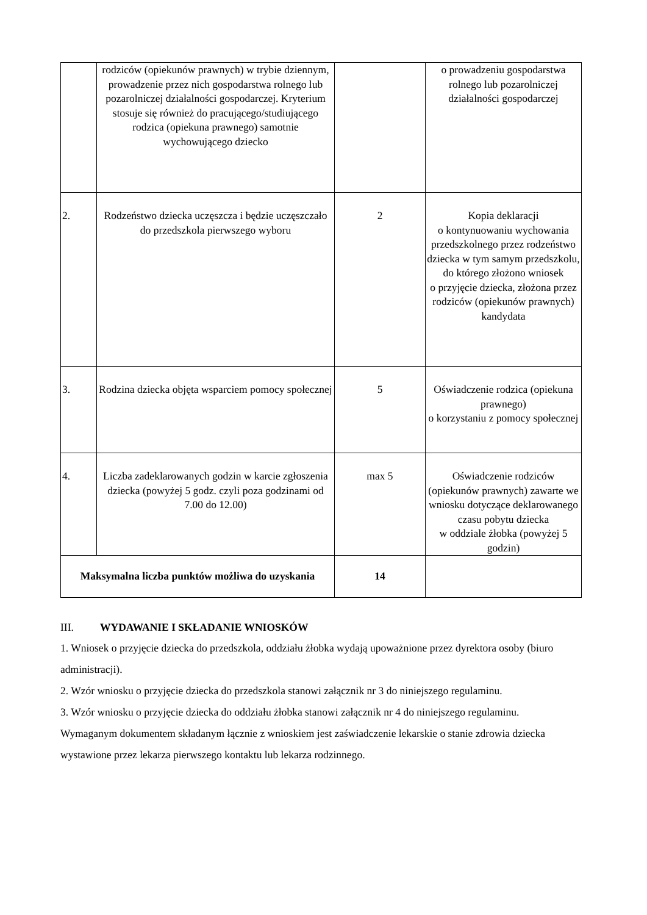| | rodziców (opiekunów prawnych) w trybie dziennym, prowadzenie przez nich gospodarstwa rolnego lub pozarolniczej działalności gospodarczej. Kryterium stosuje się również do pracującego/studiującego rodzica (opiekuna prawnego) samotnie wychowującego dziecko | | o prowadzeniu gospodarstwa rolnego lub pozarolniczej działalności gospodarczej |
| 2. | Rodzeństwo dziecka uczęszcza i będzie uczęszczało do przedszkola pierwszego wyboru | 2 | Kopia deklaracji o kontynuowaniu wychowania przedszkolnego przez rodzeństwo dziecka w tym samym przedszkolu, do którego złożono wniosek o przyjęcie dziecka, złożona przez rodziców (opiekunów prawnych) kandydata |
| 3. | Rodzina dziecka objęta wsparciem pomocy społecznej | 5 | Oświadczenie rodzica (opiekuna prawnego) o korzystaniu z pomocy społecznej |
| 4. | Liczba zadeklarowanych godzin w karcie zgłoszenia dziecka (powyżej 5 godz. czyli poza godzinami od 7.00 do 12.00) | max 5 | Oświadczenie rodziców (opiekunów prawnych) zawarte we wniosku dotyczące deklarowanego czasu pobytu dziecka w oddziale żłobka (powyżej 5 godzin) |
| Maksymalna liczba punktów możliwa do uzyskania | | 14 | |
III. WYDAWANIE I SKŁADANIE WNIOSKÓW
1. Wniosek o przyjęcie dziecka do przedszkola, oddziału żłobka wydają upoważnione przez dyrektora osoby (biuro administracji).
2. Wzór wniosku o przyjęcie dziecka do przedszkola stanowi załącznik nr 3 do niniejszego regulaminu.
3. Wzór wniosku o przyjęcie dziecka do oddziału żłobka stanowi załącznik nr 4 do niniejszego regulaminu. Wymaganym dokumentem składanym łącznie z wnioskiem jest zaświadczenie lekarskie o stanie zdrowia dziecka wystawione przez lekarza pierwszego kontaktu lub lekarza rodzinnego.